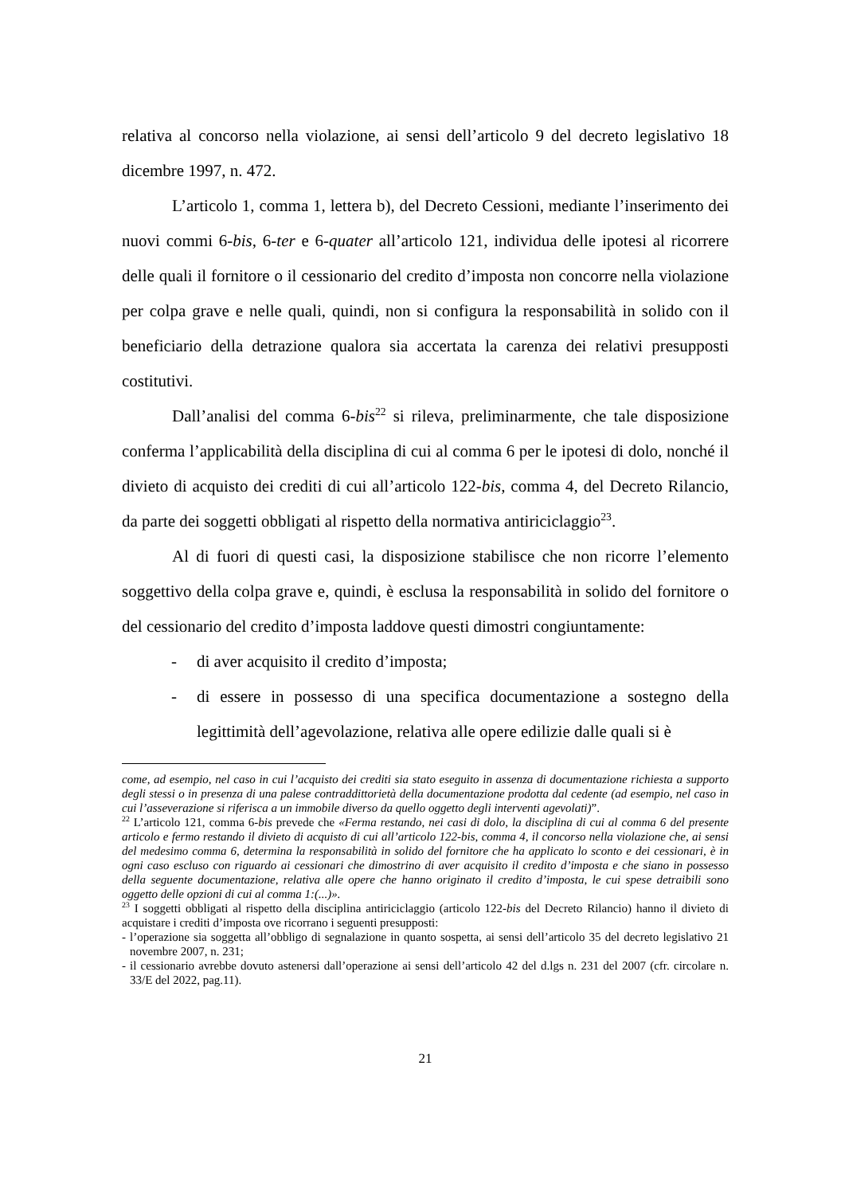relativa al concorso nella violazione, ai sensi dell’articolo 9 del decreto legislativo 18 dicembre 1997, n. 472.
L’articolo 1, comma 1, lettera b), del Decreto Cessioni, mediante l’inserimento dei nuovi commi 6-bis, 6-ter e 6-quater all’articolo 121, individua delle ipotesi al ricorrere delle quali il fornitore o il cessionario del credito d’imposta non concorre nella violazione per colpa grave e nelle quali, quindi, non si configura la responsabilità in solido con il beneficiario della detrazione qualora sia accertata la carenza dei relativi presupposti costitutivi.
Dall’analisi del comma 6-bis<sup>22</sup> si rileva, preliminarmente, che tale disposizione conferma l’applicabilità della disciplina di cui al comma 6 per le ipotesi di dolo, nonché il divieto di acquisto dei crediti di cui all’articolo 122-bis, comma 4, del Decreto Rilancio, da parte dei soggetti obbligati al rispetto della normativa antiriciclaggio<sup>23</sup>.
Al di fuori di questi casi, la disposizione stabilisce che non ricorre l’elemento soggettivo della colpa grave e, quindi, è esclusa la responsabilità in solido del fornitore o del cessionario del credito d’imposta laddove questi dimostri congiuntamente:
- di aver acquisito il credito d’imposta;
- di essere in possesso di una specifica documentazione a sostegno della legittimità dell’agevolazione, relativa alle opere edilizie dalle quali si è
come, ad esempio, nel caso in cui l’acquisto dei crediti sia stato eseguito in assenza di documentazione richiesta a supporto degli stessi o in presenza di una palese contraddittorietà della documentazione prodotta dal cedente (ad esempio, nel caso in cui l’asseverazione si riferisca a un immobile diverso da quello oggetto degli interventi agevolati)”.
<sup>22</sup> L’articolo 121, comma 6-bis prevede che «Ferma restando, nei casi di dolo, la disciplina di cui al comma 6 del presente articolo e fermo restando il divieto di acquisto di cui all’articolo 122-bis, comma 4, il concorso nella violazione che, ai sensi del medesimo comma 6, determina la responsabilità in solido del fornitore che ha applicato lo sconto e dei cessionari, è in ogni caso escluso con riguardo ai cessionari che dimostrino di aver acquisito il credito d’imposta e che siano in possesso della seguente documentazione, relativa alle opere che hanno originato il credito d’imposta, le cui spese detraibili sono oggetto delle opzioni di cui al comma 1:(...)».
<sup>23</sup> I soggetti obbligati al rispetto della disciplina antiriciclaggio (articolo 122-bis del Decreto Rilancio) hanno il divieto di acquistare i crediti d’imposta ove ricorrano i seguenti presupposti:
- l’operazione sia soggetta all’obbligo di segnalazione in quanto sospetta, ai sensi dell’articolo 35 del decreto legislativo 21 novembre 2007, n. 231;
- il cessionario avrebbe dovuto astenersi dall’operazione ai sensi dell’articolo 42 del d.lgs n. 231 del 2007 (cfr. circolare n. 33/E del 2022, pag.11).
21